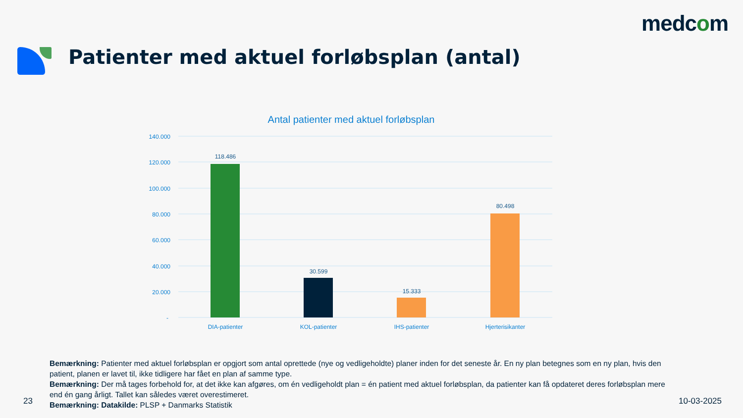medcom
Patienter med aktuel forløbsplan (antal)
Antal patienter med aktuel forløbsplan
140.000
120.000
100.000
80.000
60.000
40.000
20.000
-
118.486
30.599
15.333
80.498
DIA-patienter
KOL-patienter
IHS-patienter
Hjerterisikanter
Bemærkning: Patienter med aktuel forløbsplan er opgjort som antal oprettede (nye og vedligeholdte) planer inden for det seneste år. En ny plan betegnes som en ny plan, hvis den patient, planen er lavet til, ikke tidligere har fået en plan af samme type.
Bemærkning: Der må tages forbehold for, at det ikke kan afgøres, om én vedligeholdt plan = én patient med aktuel forløbsplan, da patienter kan få opdateret deres forløbsplan mere end én gang årligt. Tallet kan således været overestimeret.
Bemærkning: Datakilde: PLSP + Danmarks Statistik
23 10-03-2025